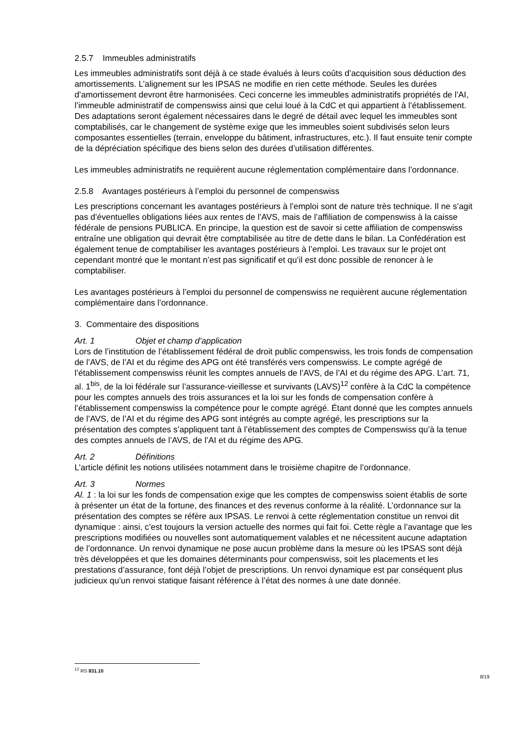2.5.7 Immeubles administratifs
Les immeubles administratifs sont déjà à ce stade évalués à leurs coûts d’acquisition sous déduction des amortissements. L’alignement sur les IPSAS ne modifie en rien cette méthode. Seules les durées d’amortissement devront être harmonisées. Ceci concerne les immeubles administratifs propriétés de l’AI, l’immeuble administratif de compenswiss ainsi que celui loué à la CdC et qui appartient à l’établissement. Des adaptations seront également nécessaires dans le degré de détail avec lequel les immeubles sont comptabilisés, car le changement de système exige que les immeubles soient subdivisés selon leurs composantes essentielles (terrain, enveloppe du bâtiment, infrastructures, etc.). Il faut ensuite tenir compte de la dépréciation spécifique des biens selon des durées d’utilisation différentes.
Les immeubles administratifs ne requièrent aucune réglementation complémentaire dans l’ordonnance.
2.5.8 Avantages postérieurs à l’emploi du personnel de compenswiss
Les prescriptions concernant les avantages postérieurs à l’emploi sont de nature très technique. Il ne s’agit pas d’éventuelles obligations liées aux rentes de l’AVS, mais de l’affiliation de compenswiss à la caisse fédérale de pensions PUBLICA. En principe, la question est de savoir si cette affiliation de compenswiss entraîne une obligation qui devrait être comptabilisée au titre de dette dans le bilan. La Confédération est également tenue de comptabiliser les avantages postérieurs à l’emploi. Les travaux sur le projet ont cependant montré que le montant n’est pas significatif et qu’il est donc possible de renoncer à le comptabiliser.
Les avantages postérieurs à l’emploi du personnel de compenswiss ne requièrent aucune réglementation complémentaire dans l’ordonnance.
3. Commentaire des dispositions
Art. 1 Objet et champ d’application
Lors de l’institution de l’établissement fédéral de droit public compenswiss, les trois fonds de compensation de l’AVS, de l’AI et du régime des APG ont été transférés vers compenswiss. Le compte agrégé de l’établissement compenswiss réunit les comptes annuels de l’AVS, de l’AI et du régime des APG. L’art. 71, al. 1<sup>bis</sup>, de la loi fédérale sur l’assurance-vieillesse et survivants (LAVS)<sup>12</sup> confère à la CdC la compétence pour les comptes annuels des trois assurances et la loi sur les fonds de compensation confère à l’établissement compenswiss la compétence pour le compte agrégé. Étant donné que les comptes annuels de l’AVS, de l’AI et du régime des APG sont intégrés au compte agrégé, les prescriptions sur la présentation des comptes s’appliquent tant à l’établissement des comptes de Compenswiss qu’à la tenue des comptes annuels de l’AVS, de l’AI et du régime des APG.
Art. 2 Définitions
L’article définit les notions utilisées notamment dans le troisième chapitre de l’ordonnance.
Art. 3 Normes
Al. 1 : la loi sur les fonds de compensation exige que les comptes de compenswiss soient établis de sorte à présenter un état de la fortune, des finances et des revenus conforme à la réalité. L’ordonnance sur la présentation des comptes se réfère aux IPSAS. Le renvoi à cette réglementation constitue un renvoi dit dynamique : ainsi, c’est toujours la version actuelle des normes qui fait foi. Cette règle a l’avantage que les prescriptions modifiées ou nouvelles sont automatiquement valables et ne nécessitent aucune adaptation de l’ordonnance. Un renvoi dynamique ne pose aucun problème dans la mesure où les IPSAS sont déjà très développées et que les domaines déterminants pour compenswiss, soit les placements et les prestations d’assurance, font déjà l’objet de prescriptions. Un renvoi dynamique est par conséquent plus judicieux qu’un renvoi statique faisant référence à l’état des normes à une date donnée.
<sup>12</sup> RS 831.10
8/19